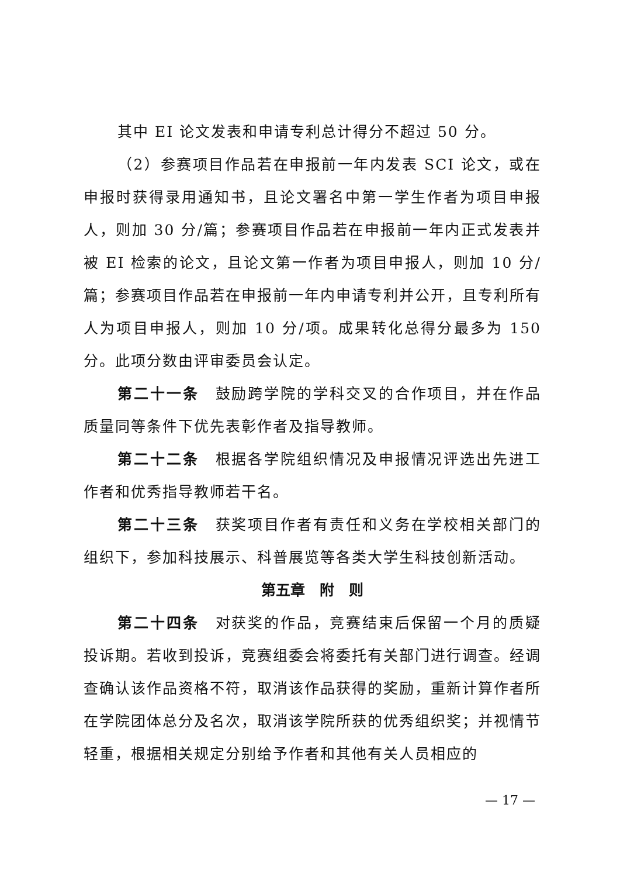其中 EI 论文发表和申请专利总计得分不超过 50 分。
（2）参赛项目作品若在申报前一年内发表 SCI 论文，或在申报时获得录用通知书，且论文署名中第一学生作者为项目申报人，则加 30 分/篇；参赛项目作品若在申报前一年内正式发表并被 EI 检索的论文，且论文第一作者为项目申报人，则加 10 分/篇；参赛项目作品若在申报前一年内申请专利并公开，且专利所有人为项目申报人，则加 10 分/项。成果转化总得分最多为 150 分。此项分数由评审委员会认定。
第二十一条　鼓励跨学院的学科交叉的合作项目，并在作品质量同等条件下优先表彰作者及指导教师。
第二十二条　根据各学院组织情况及申报情况评选出先进工作者和优秀指导教师若干名。
第二十三条　获奖项目作者有责任和义务在学校相关部门的组织下，参加科技展示、科普展览等各类大学生科技创新活动。
第五章　附　则
第二十四条　对获奖的作品，竞赛结束后保留一个月的质疑投诉期。若收到投诉，竞赛组委会将委托有关部门进行调查。经调查确认该作品资格不符，取消该作品获得的奖励，重新计算作者所在学院团体总分及名次，取消该学院所获的优秀组织奖；并视情节轻重，根据相关规定分别给予作者和其他有关人员相应的
— 17 —